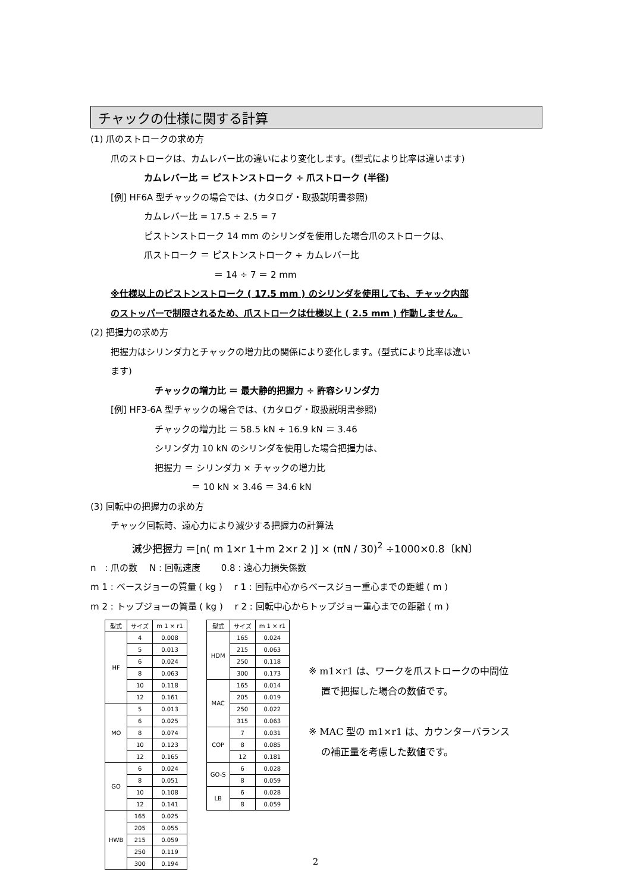チャックの仕様に関する計算
(1) 爪のストロークの求め方
爪のストロークは、カムレバー比の違いにより変化します。(型式により比率は違います)
カムレバー比 ＝ ピストンストローク ÷ 爪ストローク (半径)
[例] HF6A 型チャックの場合では、(カタログ・取扱説明書参照)
カムレバー比 = 17.5 ÷ 2.5 = 7
ピストンストローク 14 mm のシリンダを使用した場合爪のストロークは、
爪ストローク ＝ ピストンストローク ÷ カムレバー比
＝ 14 ÷ 7 ＝ 2 mm
※仕様以上のピストンストローク ( 17.5 mm ) のシリンダを使用しても、チャック内部
のストッパーで制限されるため、爪ストロークは仕様以上 ( 2.5 mm ) 作動しません。
(2) 把握力の求め方
把握力はシリンダ力とチャックの増力比の関係により変化します。(型式により比率は違い
ます)
チャックの増力比 ＝ 最大静的把握力 ÷ 許容シリンダ力
[例] HF3-6A 型チャックの場合では、(カタログ・取扱説明書参照)
チャックの増力比 ＝ 58.5 kN ÷ 16.9 kN ＝ 3.46
シリンダ力 10 kN のシリンダを使用した場合把握力は、
把握力 ＝ シリンダ力 × チャックの増力比
＝ 10 kN × 3.46 ＝ 34.6 kN
(3) 回転中の把握力の求め方
チャック回転時、遠心力により減少する把握力の計算法
減少把握力 ＝[n( m 1×r 1＋m 2×r 2 )] × (πN / 30)<sup>2</sup> ÷1000×0.8〔kN〕
n　: 爪の数　 N : 回転速度　　 0.8 : 遠心力損失係数
m 1 : ベースジョーの質量 ( kg )　 r 1 : 回転中心からベースジョー重心までの距離 ( m )
m 2 : トップジョーの質量 ( kg )　 r 2 : 回転中心からトップジョー重心までの距離 ( m )
| 型式 | サイズ | m 1 × r1 |
| --- | --- | --- |
| HF | 4 | 0.008 |
| | 5 | 0.013 |
| | 6 | 0.024 |
| | 8 | 0.063 |
| | 10 | 0.118 |
| | 12 | 0.161 |
| MO | 5 | 0.013 |
| | 6 | 0.025 |
| | 8 | 0.074 |
| | 10 | 0.123 |
| | 12 | 0.165 |
| GO | 6 | 0.024 |
| | 8 | 0.051 |
| | 10 | 0.108 |
| | 12 | 0.141 |
| HWB | 165 | 0.025 |
| | 205 | 0.055 |
| | 215 | 0.059 |
| | 250 | 0.119 |
| | 300 | 0.194 |
| 型式 | サイズ | m 1 × r1 |
| --- | --- | --- |
| HDM | 165 | 0.024 |
| | 215 | 0.063 |
| | 250 | 0.118 |
| | 300 | 0.173 |
| MAC | 165 | 0.014 |
| | 205 | 0.019 |
| | 250 | 0.022 |
| | 315 | 0.063 |
| COP | 7 | 0.031 |
| | 8 | 0.085 |
| | 12 | 0.181 |
| GO-S | 6 | 0.028 |
| | 8 | 0.059 |
| LB | 6 | 0.028 |
| | 8 | 0.059 |
※ m1×r1 は、ワークを爪ストロークの中間位
　 置で把握した場合の数値です。
※ MAC 型の m1×r1 は、カウンターバランス
　 の補正量を考慮した数値です。
2